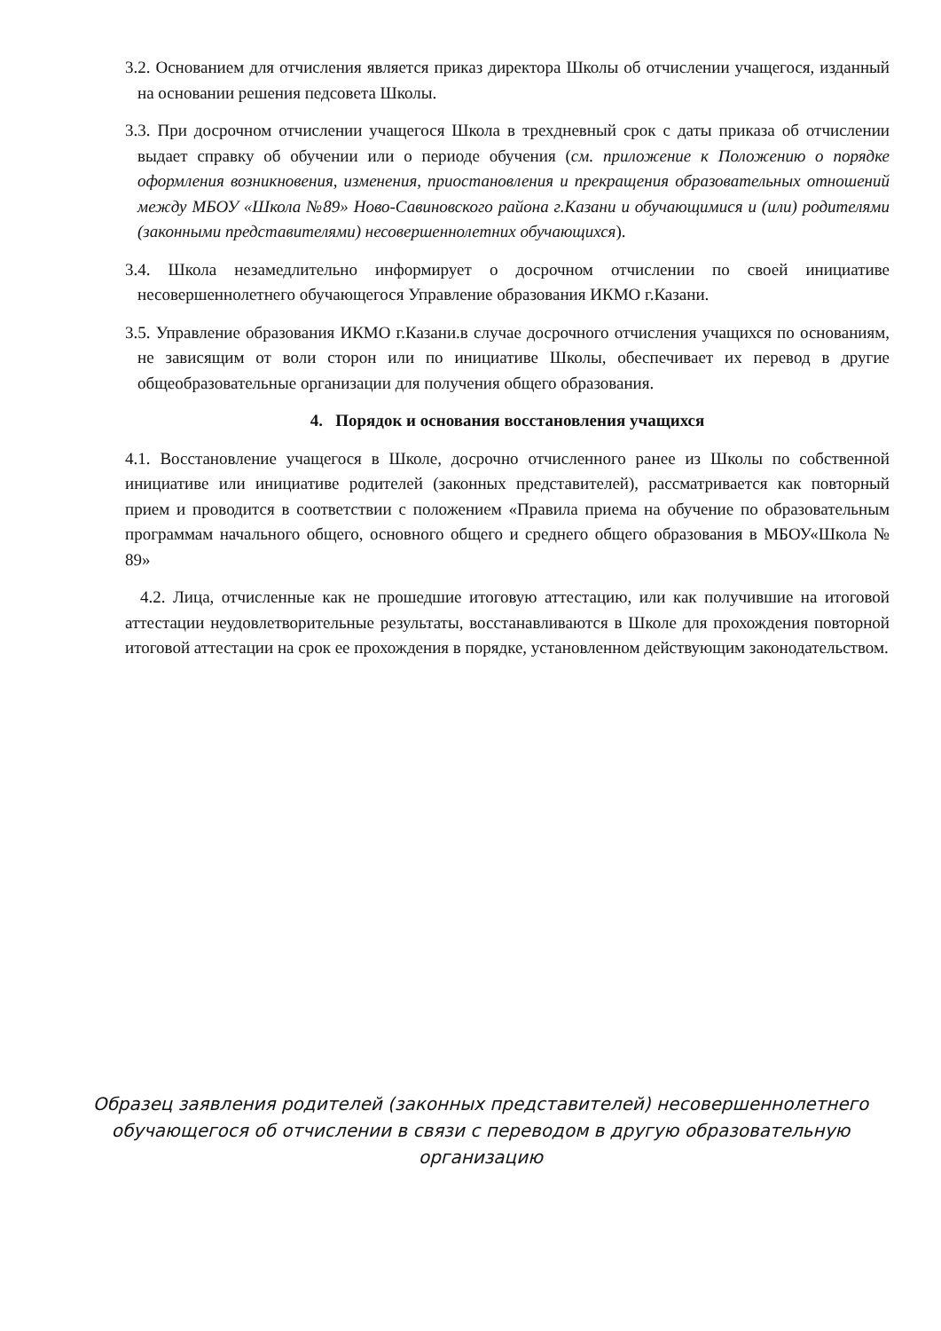3.2. Основанием для отчисления является приказ директора Школы об отчислении учащегося, изданный на основании решения педсовета Школы.
3.3. При досрочном отчислении учащегося Школа в трехдневный срок с даты приказа об отчислении выдает справку об обучении или о периоде обучения (см. приложение к Положению о порядке оформления возникновения, изменения, приостановления и прекращения образовательных отношений между МБОУ «Школа №89» Ново-Савиновского района г.Казани и обучающимися и (или) родителями (законными представителями) несовершеннолетних обучающихся).
3.4. Школа незамедлительно информирует о досрочном отчислении по своей инициативе несовершеннолетнего обучающегося Управление образования ИКМО г.Казани.
3.5. Управление образования ИКМО г.Казани.в случае досрочного отчисления учащихся по основаниям, не зависящим от воли сторон или по инициативе Школы, обеспечивает их перевод в другие общеобразовательные организации для получения общего образования.
4. Порядок и основания восстановления учащихся
4.1. Восстановление учащегося в Школе, досрочно отчисленного ранее из Школы по собственной инициативе или инициативе родителей (законных представителей), рассматривается как повторный прием и проводится в соответствии с положением «Правила приема на обучение по образовательным программам начального общего, основного общего и среднего общего образования в МБОУ«Школа № 89»
4.2. Лица, отчисленные как не прошедшие итоговую аттестацию, или как получившие на итоговой аттестации неудовлетворительные результаты, восстанавливаются в Школе для прохождения повторной итоговой аттестации на срок ее прохождения в порядке, установленном действующим законодательством.
Образец заявления родителей (законных представителей) несовершеннолетнего обучающегося об отчислении в связи с переводом в другую образовательную организацию